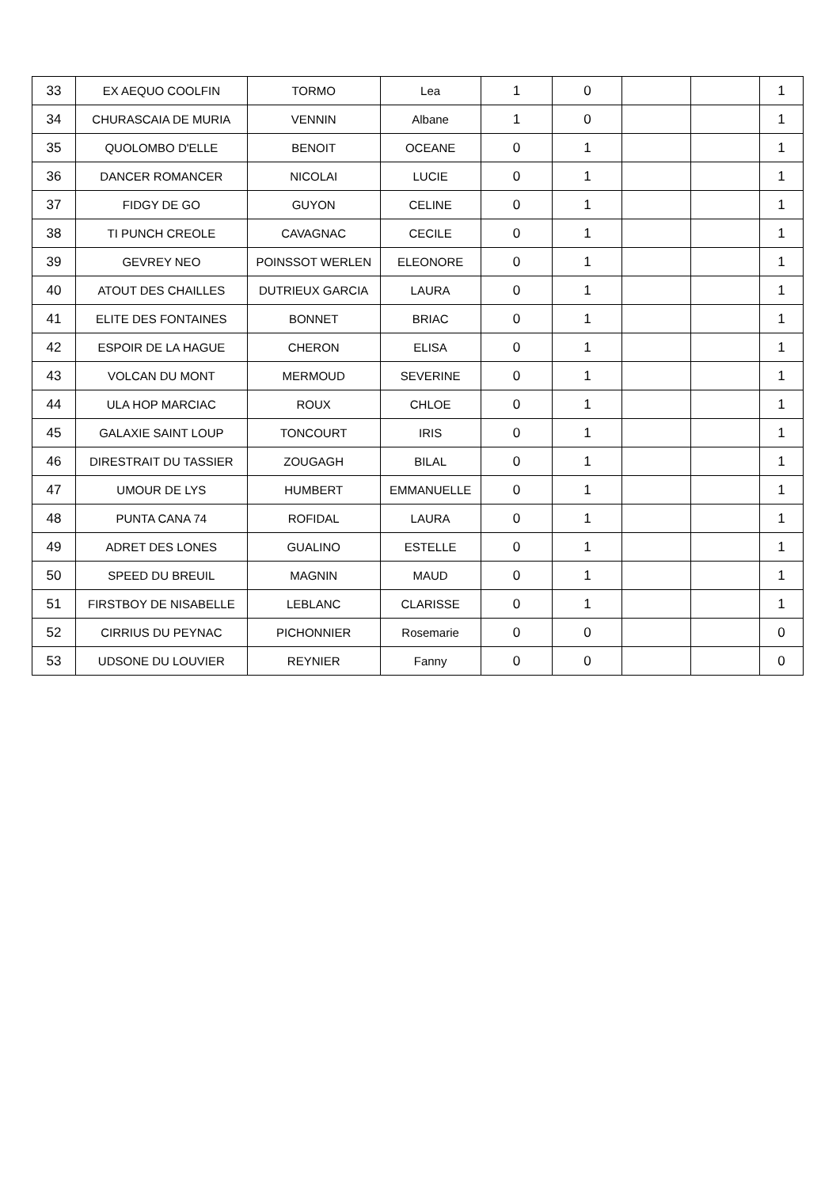| 33 | EX AEQUO COOLFIN | TORMO | Lea | 1 | 0 | | | 1 |
| 34 | CHURASCAIA DE MURIA | VENNIN | Albane | 1 | 0 | | | 1 |
| 35 | QUOLOMBO D'ELLE | BENOIT | OCEANE | 0 | 1 | | | 1 |
| 36 | DANCER ROMANCER | NICOLAI | LUCIE | 0 | 1 | | | 1 |
| 37 | FIDGY DE GO | GUYON | CELINE | 0 | 1 | | | 1 |
| 38 | TI PUNCH CREOLE | CAVAGNAC | CECILE | 0 | 1 | | | 1 |
| 39 | GEVREY NEO | POINSSOT WERLEN | ELEONORE | 0 | 1 | | | 1 |
| 40 | ATOUT DES CHAILLES | DUTRIEUX GARCIA | LAURA | 0 | 1 | | | 1 |
| 41 | ELITE DES FONTAINES | BONNET | BRIAC | 0 | 1 | | | 1 |
| 42 | ESPOIR DE LA HAGUE | CHERON | ELISA | 0 | 1 | | | 1 |
| 43 | VOLCAN DU MONT | MERMOUD | SEVERINE | 0 | 1 | | | 1 |
| 44 | ULA HOP MARCIAC | ROUX | CHLOE | 0 | 1 | | | 1 |
| 45 | GALAXIE SAINT LOUP | TONCOURT | IRIS | 0 | 1 | | | 1 |
| 46 | DIRESTRAIT DU TASSIER | ZOUGAGH | BILAL | 0 | 1 | | | 1 |
| 47 | UMOUR DE LYS | HUMBERT | EMMANUELLE | 0 | 1 | | | 1 |
| 48 | PUNTA CANA 74 | ROFIDAL | LAURA | 0 | 1 | | | 1 |
| 49 | ADRET DES LONES | GUALINO | ESTELLE | 0 | 1 | | | 1 |
| 50 | SPEED DU BREUIL | MAGNIN | MAUD | 0 | 1 | | | 1 |
| 51 | FIRSTBOY DE NISABELLE | LEBLANC | CLARISSE | 0 | 1 | | | 1 |
| 52 | CIRRIUS DU PEYNAC | PICHONNIER | Rosemarie | 0 | 0 | | | 0 |
| 53 | UDSONE DU LOUVIER | REYNIER | Fanny | 0 | 0 | | | 0 |